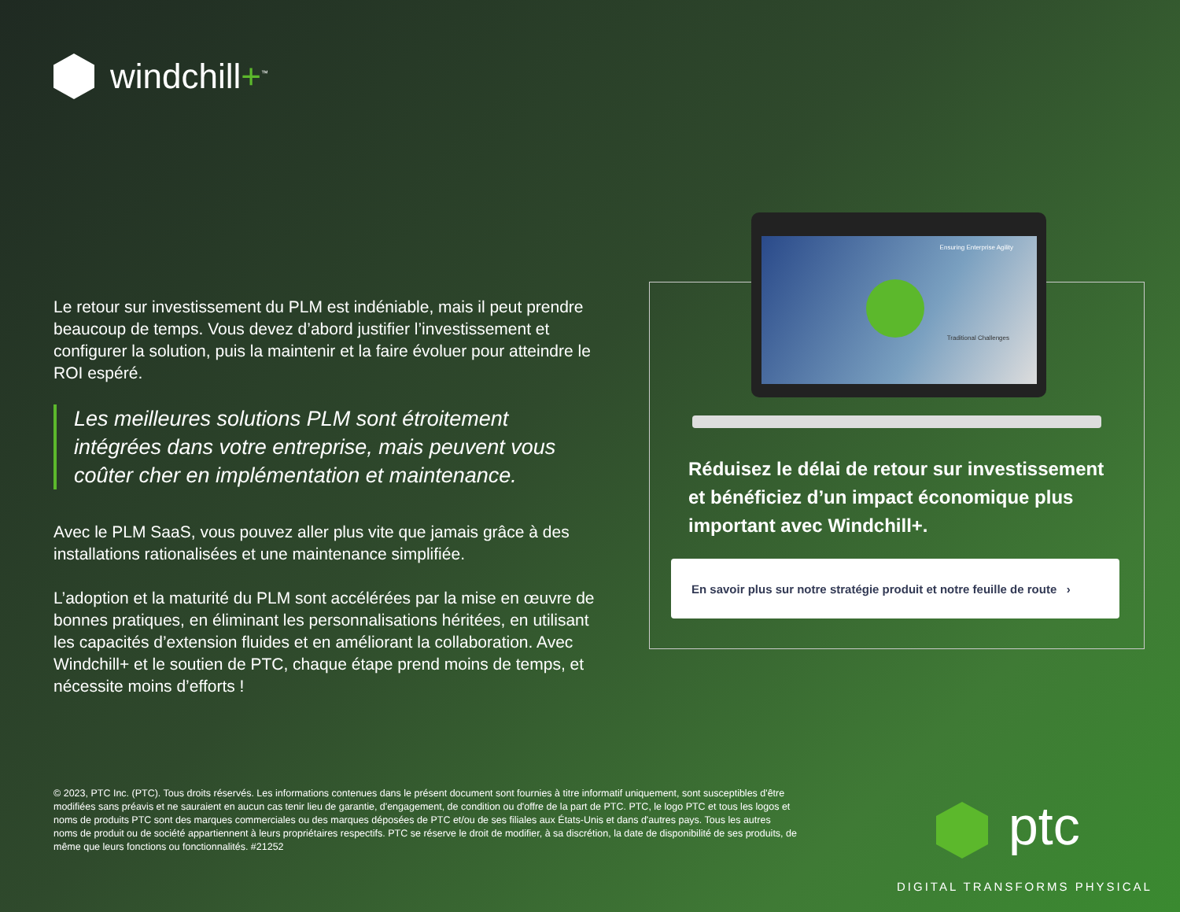windchill+<sup>™</sup>
Le retour sur investissement du PLM est indéniable, mais il peut prendre beaucoup de temps. Vous devez d’abord justifier l’investissement et configurer la solution, puis la maintenir et la faire évoluer pour atteindre le ROI espéré.
Les meilleures solutions PLM sont étroitement intégrées dans votre entreprise, mais peuvent vous coûter cher en implémentation et maintenance.
Avec le PLM SaaS, vous pouvez aller plus vite que jamais grâce à des installations rationalisées et une maintenance simplifiée.
L’adoption et la maturité du PLM sont accélérées par la mise en œuvre de bonnes pratiques, en éliminant les personnalisations héritées, en utilisant les capacités d’extension fluides et en améliorant la collaboration. Avec Windchill+ et le soutien de PTC, chaque étape prend moins de temps, et nécessite moins d’efforts !
Ensuring Enterprise Agility
Traditional Challenges
Réduisez le délai de retour sur investissement et bénéficiez d’un impact économique plus important avec Windchill+.
En savoir plus sur notre stratégie produit et notre feuille de route ›
© 2023, PTC Inc. (PTC). Tous droits réservés. Les informations contenues dans le présent document sont fournies à titre informatif uniquement, sont susceptibles d'être modifiées sans préavis et ne sauraient en aucun cas tenir lieu de garantie, d'engagement, de condition ou d'offre de la part de PTC. PTC, le logo PTC et tous les logos et noms de produits PTC sont des marques commerciales ou des marques déposées de PTC et/ou de ses filiales aux États-Unis et dans d'autres pays. Tous les autres noms de produit ou de société appartiennent à leurs propriétaires respectifs. PTC se réserve le droit de modifier, à sa discrétion, la date de disponibilité de ses produits, de même que leurs fonctions ou fonctionnalités. #21252
ptc
DIGITAL TRANSFORMS PHYSICAL